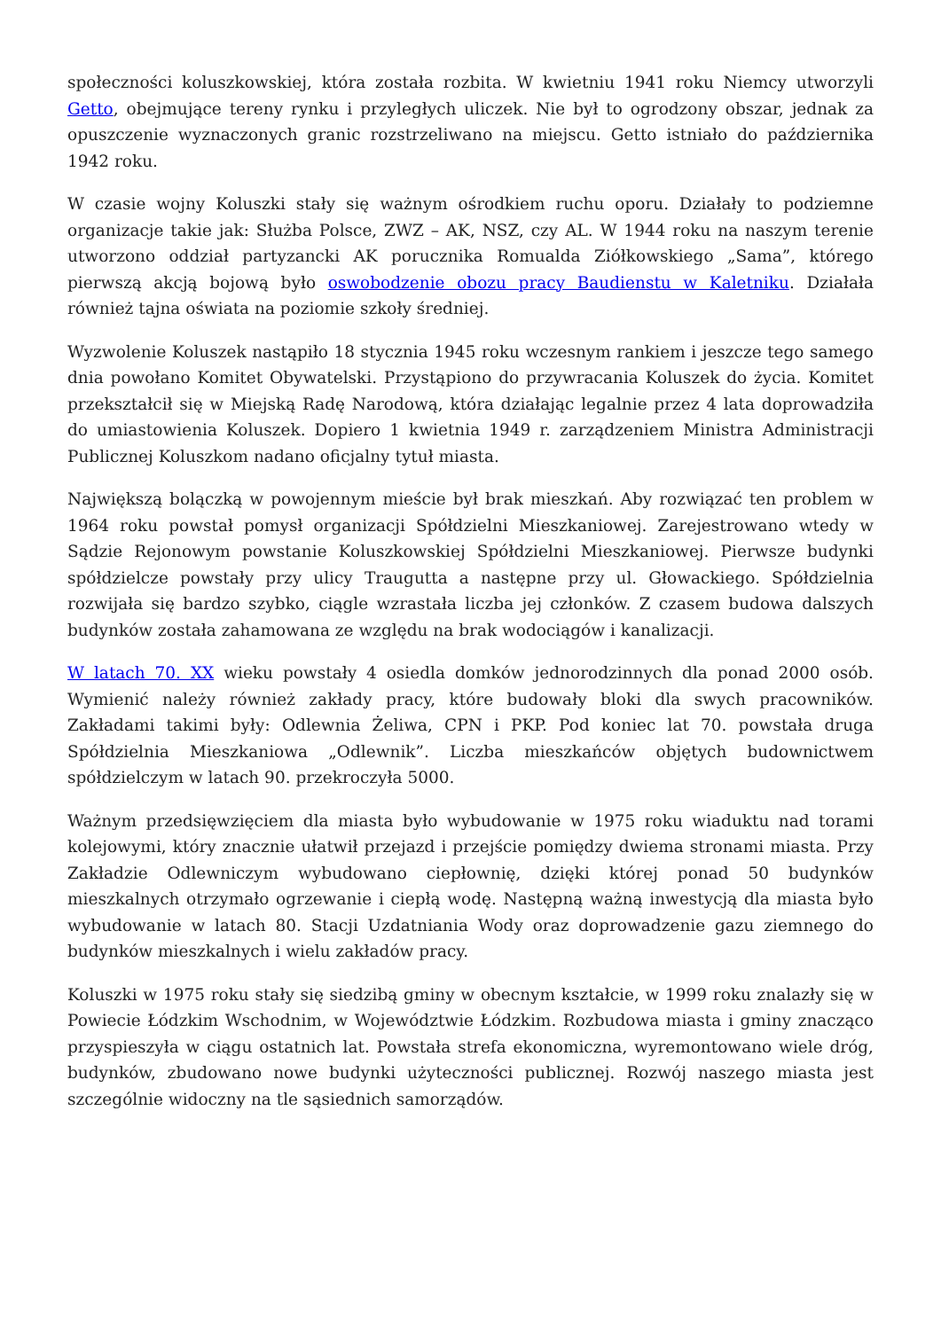społeczności koluszkowskiej, która została rozbita. W kwietniu 1941 roku Niemcy utworzyli Getto, obejmujące tereny rynku i przyległych uliczek. Nie był to ogrodzony obszar, jednak za opuszczenie wyznaczonych granic rozstrzeliwano na miejscu. Getto istniało do października 1942 roku.
W czasie wojny Koluszki stały się ważnym ośrodkiem ruchu oporu. Działały to podziemne organizacje takie jak: Służba Polsce, ZWZ – AK, NSZ, czy AL. W 1944 roku na naszym terenie utworzono oddział partyzancki AK porucznika Romualda Ziółkowskiego „Sama”, którego pierwszą akcją bojową było oswobodzenie obozu pracy Baudienstu w Kaletniku. Działała również tajna oświata na poziomie szkoły średniej.
Wyzwolenie Koluszek nastąpiło 18 stycznia 1945 roku wczesnym rankiem i jeszcze tego samego dnia powołano Komitet Obywatelski. Przystąpiono do przywracania Koluszek do życia. Komitet przekształcił się w Miejską Radę Narodową, która działając legalnie przez 4 lata doprowadziła do umiastowienia Koluszek. Dopiero 1 kwietnia 1949 r. zarządzeniem Ministra Administracji Publicznej Koluszkom nadano oficjalny tytuł miasta.
Największą bolączką w powojennym mieście był brak mieszkań. Aby rozwiązać ten problem w 1964 roku powstał pomysł organizacji Spółdzielni Mieszkaniowej. Zarejestrowano wtedy w Sądzie Rejonowym powstanie Koluszkowskiej Spółdzielni Mieszkaniowej. Pierwsze budynki spółdzielcze powstały przy ulicy Traugutta a następne przy ul. Głowackiego. Spółdzielnia rozwijała się bardzo szybko, ciągle wzrastała liczba jej członków. Z czasem budowa dalszych budynków została zahamowana ze względu na brak wodociągów i kanalizacji.
W latach 70. XX wieku powstały 4 osiedla domków jednorodzinnych dla ponad 2000 osób. Wymienić należy również zakłady pracy, które budowały bloki dla swych pracowników. Zakładami takimi były: Odlewnia Żeliwa, CPN i PKP. Pod koniec lat 70. powstała druga Spółdzielnia Mieszkaniowa „Odlewnik”. Liczba mieszkańców objętych budownictwem spółdzielczym w latach 90. przekroczyła 5000.
Ważnym przedsięwzięciem dla miasta było wybudowanie w 1975 roku wiaduktu nad torami kolejowymi, który znacznie ułatwił przejazd i przejście pomiędzy dwiema stronami miasta. Przy Zakładzie Odlewniczym wybudowano ciepłownię, dzięki której ponad 50 budynków mieszkalnych otrzymało ogrzewanie i ciepłą wodę. Następną ważną inwestycją dla miasta było wybudowanie w latach 80. Stacji Uzdatniania Wody oraz doprowadzenie gazu ziemnego do budynków mieszkalnych i wielu zakładów pracy.
Koluszki w 1975 roku stały się siedzibą gminy w obecnym kształcie, w 1999 roku znalazły się w Powiecie Łódzkim Wschodnim, w Województwie Łódzkim. Rozbudowa miasta i gminy znacząco przyspieszyła w ciągu ostatnich lat. Powstała strefa ekonomiczna, wyremontowano wiele dróg, budynków, zbudowano nowe budynki użyteczności publicznej. Rozwój naszego miasta jest szczególnie widoczny na tle sąsiednich samorządów.